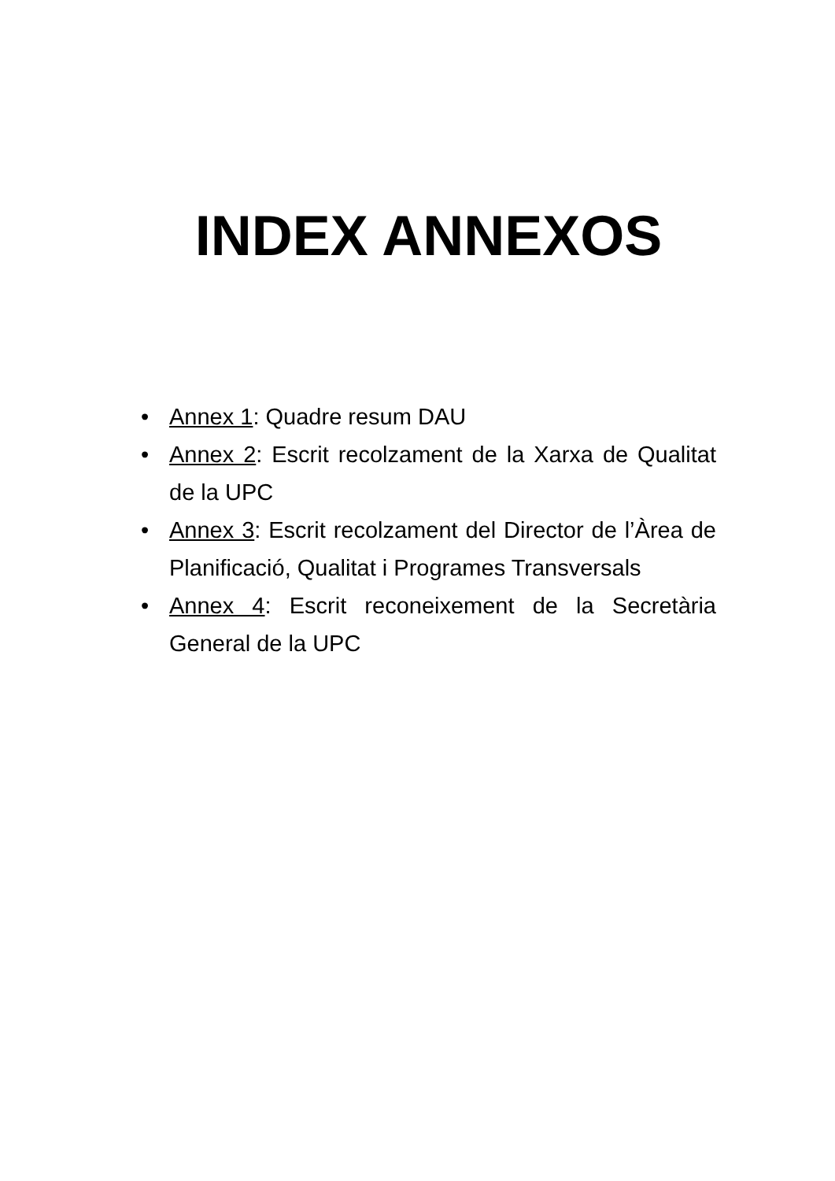INDEX ANNEXOS
• Annex 1: Quadre resum DAU
• Annex 2: Escrit recolzament de la Xarxa de Qualitat de la UPC
• Annex 3: Escrit recolzament del Director de l’Àrea de Planificació, Qualitat i Programes Transversals
• Annex 4: Escrit reconeixement de la Secretària General de la UPC